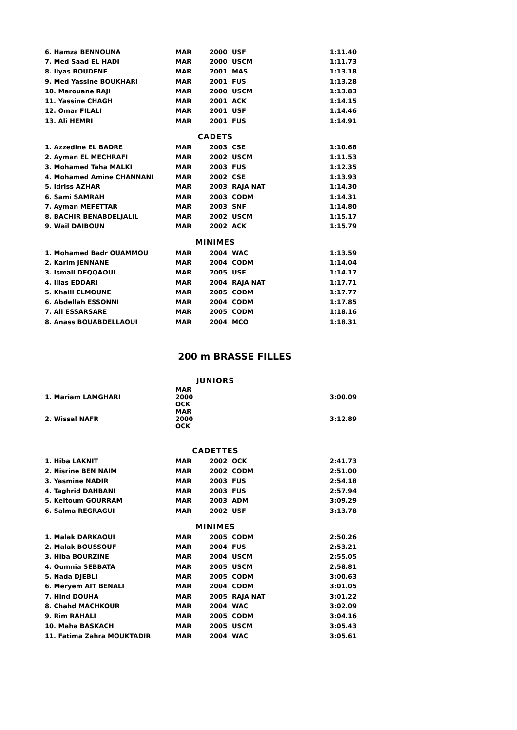| 6. Hamza BENNOUNA | MAR | 2000 | USF | 1:11.40 |
| 7. Med Saad EL HADI | MAR | 2000 | USCM | 1:11.73 |
| 8. Ilyas BOUDENE | MAR | 2001 | MAS | 1:13.18 |
| 9. Med Yassine BOUKHARI | MAR | 2001 | FUS | 1:13.28 |
| 10. Marouane RAJI | MAR | 2000 | USCM | 1:13.83 |
| 11. Yassine CHAGH | MAR | 2001 | ACK | 1:14.15 |
| 12. Omar FILALI | MAR | 2001 | USF | 1:14.46 |
| 13. Ali HEMRI | MAR | 2001 | FUS | 1:14.91 |
CADETS
| 1. Azzedine EL BADRE | MAR | 2003 | CSE | 1:10.68 |
| 2. Ayman EL MECHRAFI | MAR | 2002 | USCM | 1:11.53 |
| 3. Mohamed Taha MALKI | MAR | 2003 | FUS | 1:12.35 |
| 4. Mohamed Amine CHANNANI | MAR | 2002 | CSE | 1:13.93 |
| 5. Idriss AZHAR | MAR | 2003 | RAJA NAT | 1:14.30 |
| 6. Sami SAMRAH | MAR | 2003 | CODM | 1:14.31 |
| 7. Ayman MEFETTAR | MAR | 2003 | SNF | 1:14.80 |
| 8. BACHIR BENABDELJALIL | MAR | 2002 | USCM | 1:15.17 |
| 9. Wail DAIBOUN | MAR | 2002 | ACK | 1:15.79 |
MINIMES
| 1. Mohamed Badr OUAMMOU | MAR | 2004 | WAC | 1:13.59 |
| 2. Karim JENNANE | MAR | 2004 | CODM | 1:14.04 |
| 3. Ismail DEQQAOUI | MAR | 2005 | USF | 1:14.17 |
| 4. Ilias EDDARI | MAR | 2004 | RAJA NAT | 1:17.71 |
| 5. Khalil ELMOUNE | MAR | 2005 | CODM | 1:17.77 |
| 6. Abdellah ESSONNI | MAR | 2004 | CODM | 1:17.85 |
| 7. Ali ESSARSARE | MAR | 2005 | CODM | 1:18.16 |
| 8. Anass BOUABDELLAOUI | MAR | 2004 | MCO | 1:18.31 |
200 m BRASSE FILLES
JUNIORS
| 1. Mariam LAMGHARI | MAR 2000 OCK | | | 3:00.09 |
| 2. Wissal NAFR | MAR 2000 OCK | | | 3:12.89 |
CADETTES
| 1. Hiba LAKNIT | MAR | 2002 | OCK | 2:41.73 |
| 2. Nisrine BEN NAIM | MAR | 2002 | CODM | 2:51.00 |
| 3. Yasmine NADIR | MAR | 2003 | FUS | 2:54.18 |
| 4. Taghrid DAHBANI | MAR | 2003 | FUS | 2:57.94 |
| 5. Keltoum GOURRAM | MAR | 2003 | ADM | 3:09.29 |
| 6. Salma REGRAGUI | MAR | 2002 | USF | 3:13.78 |
MINIMES
| 1. Malak DARKAOUI | MAR | 2005 | CODM | 2:50.26 |
| 2. Malak BOUSSOUF | MAR | 2004 | FUS | 2:53.21 |
| 3. Hiba BOURZINE | MAR | 2004 | USCM | 2:55.05 |
| 4. Oumnia SEBBATA | MAR | 2005 | USCM | 2:58.81 |
| 5. Nada DJEBLI | MAR | 2005 | CODM | 3:00.63 |
| 6. Meryem AIT BENALI | MAR | 2004 | CODM | 3:01.05 |
| 7. Hind DOUHA | MAR | 2005 | RAJA NAT | 3:01.22 |
| 8. Chahd MACHKOUR | MAR | 2004 | WAC | 3:02.09 |
| 9. Rim RAHALI | MAR | 2005 | CODM | 3:04.16 |
| 10. Maha BASKACH | MAR | 2005 | USCM | 3:05.43 |
| 11. Fatima Zahra MOUKTADIR | MAR | 2004 | WAC | 3:05.61 |